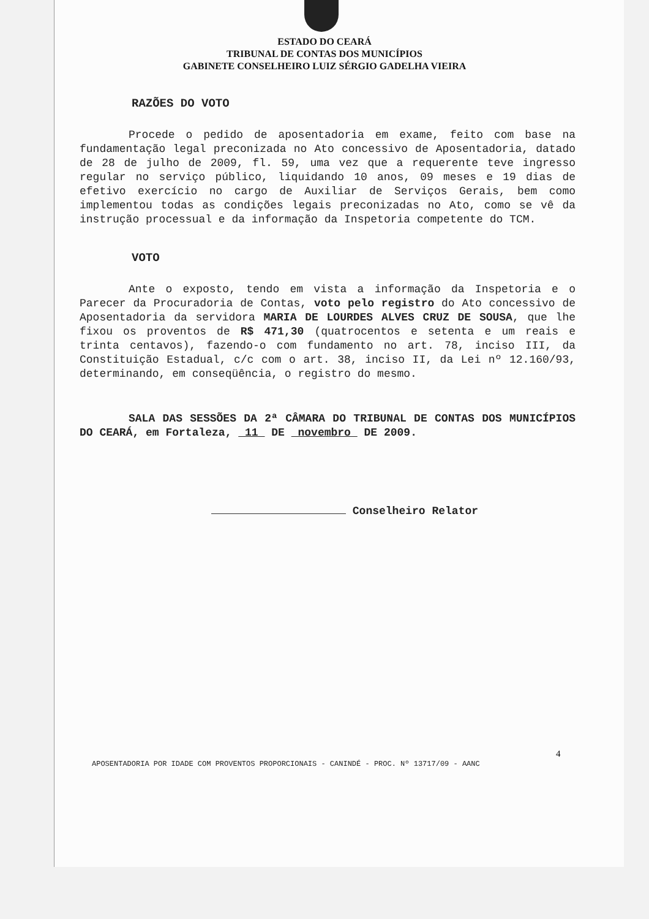ESTADO DO CEARÁ
TRIBUNAL DE CONTAS DOS MUNICÍPIOS
GABINETE CONSELHEIRO LUIZ SÉRGIO GADELHA VIEIRA
RAZÕES DO VOTO
Procede o pedido de aposentadoria em exame, feito com base na fundamentação legal preconizada no Ato concessivo de Aposentadoria, datado de 28 de julho de 2009, fl. 59, uma vez que a requerente teve ingresso regular no serviço público, liquidando 10 anos, 09 meses e 19 dias de efetivo exercício no cargo de Auxiliar de Serviços Gerais, bem como implementou todas as condições legais preconizadas no Ato, como se vê da instrução processual e da informação da Inspetoria competente do TCM.
VOTO
Ante o exposto, tendo em vista a informação da Inspetoria e o Parecer da Procuradoria de Contas, voto pelo registro do Ato concessivo de Aposentadoria da servidora MARIA DE LOURDES ALVES CRUZ DE SOUSA, que lhe fixou os proventos de R$ 471,30 (quatrocentos e setenta e um reais e trinta centavos), fazendo-o com fundamento no art. 78, inciso III, da Constituição Estadual, c/c com o art. 38, inciso II, da Lei nº 12.160/93, determinando, em conseqüência, o registro do mesmo.
SALA DAS SESSÕES DA 2ª CÂMARA DO TRIBUNAL DE CONTAS DOS MUNICÍPIOS DO CEARÁ, em Fortaleza, 11 DE novembro DE 2009.
Conselheiro Relator
4
APOSENTADORIA POR IDADE COM PROVENTOS PROPORCIONAIS - CANINDÉ - PROC. Nº 13717/09 - AANC